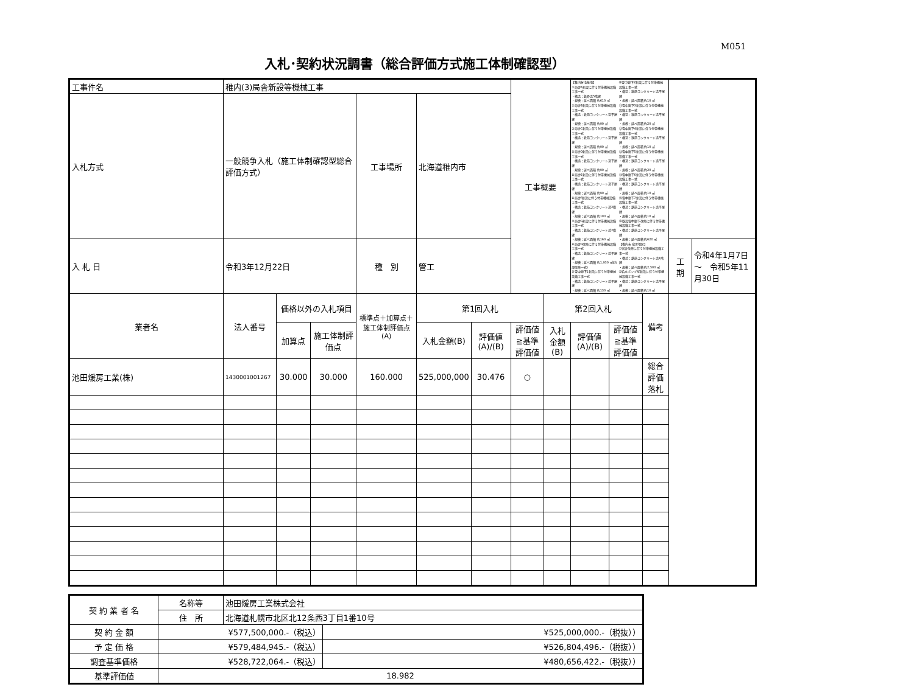M051
入札･契約状況調書（総合評価方式施工体制確認型）
| 工事件名 | 稚内(3)局舎新設等機械工事 | | | | | | 工事概要 | | 【稚内分屯基地】 ①局舎A新設に伴う付帯機械設備工事一式 ・構造：鉄骨造5階建 ・規模：延べ面積 約610 ㎡ ②局舎B新設に伴う付帯機械設備工事一式 ・構造：鉄筋コンクリート造平屋建 ・規模：延べ面積 約90 ㎡ ③局舎C新設に伴う付帯機械設備工事一式 ・構造：鉄筋コンクリート造平屋建 ・規模：延べ面積 約90 ㎡ ④局舎D新設に伴う付帯機械設備工事一式 ・構造：鉄筋コンクリート造平屋建 ・規模：延べ面積 約90 ㎡ ⑤局舎E新設に伴う付帯機械設備工事一式 ・構造：鉄筋コンクリート造平屋建 ・規模：延べ面積 約90 ㎡ ⑥局舎F新設に伴う付帯機械設備工事一式 ・構造：鉄筋コンクリート造2階建 ・規模：延べ面積 約100 ㎡ ⑦局舎G新設に伴う付帯機械設備工事一式 ・構造：鉄筋コンクリート造2階建 ・規模：延べ面積 約160 ㎡ ⑧局舎H改修に伴う付帯機械設備工事一式 ・構造：鉄筋コンクリート造平屋建 ・規模：延べ面積 約1,930 ㎡(内部改修一式) ⑨雪中廊下1新設に伴う付帯機械設備工事一式 ・構造：鉄筋コンクリート造平屋建 ・規模：延べ面積 約130 ㎡ ⑩雪中廊下2新設に伴う付帯機械設備工事一式 ・構造：鉄筋コンクリート造平屋建 ・規模：延べ面積 約10 ㎡ ⑪雪中廊下3新設に伴う付帯機械設備工事一式 ・構造：鉄筋コンクリート造平屋建 ・規模：延べ面積 約20 ㎡ ⑫雪中廊下4新設に伴う付帯機械設備工事一式 ・構造：鉄筋コンクリート造平屋建 ・規模：延べ面積 約10 ㎡ ⑬雪中廊下5新設に伴う付帯機械設備工事一式 ・構造：鉄筋コンクリート造平屋建 ・規模：延べ面積 約20 ㎡ ⑭雪中廊下6新設に伴う付帯機械設備工事一式 ・構造：鉄筋コンクリート造平屋建 ・規模：延べ面積 約10 ㎡ ⑮雪中廊下7新設に伴う付帯機械設備工事一式 ・構造：鉄筋コンクリート造平屋建 ・規模：延べ面積 約10 ㎡ ⑯既設雪中廊下改修に伴う付帯機械設備工事一式 ・構造：鉄筋コンクリート造平屋建 ・規模：延べ面積 約620 ㎡ 【稚内市 宿舎地区】 ①宿舎改修に伴う付帯機械設備工事一式 ・構造：鉄筋コンクリート造3階建 ・規模：延べ面積 約2,500 ㎡ ②給水ポンプ室新設に伴う付帯機械設備工事一式 ・構造：鉄筋コンクリート造平屋建 ・規模：延べ面積 約10 ㎡ | | | | |
| 入札方式 | 一般競争入札（施工体制確認型総合評価方式） | | | 工事場所 | 北海道稚内市 | | | | | | | | |
| 入 札 日 | 令和3年12月22日 | | | 種 別 | 管工 | | | | | | | 工 期 | 令和4年1月7日 ～ 令和5年11月30日 |
| 業者名 | 法人番号 | 価格以外の入札項目 | | 標準点＋加算点＋施工体制評価点 (A) | 第1回入札 | | | 第2回入札 | | | 備考 | | |
| | | 加算点 | 施工体制評価点 | | 入札金額(B) | 評価値(A)/(B) | 評価値≧基準評価値 | 入札金額(B) | 評価値(A)/(B) | 評価値≧基準評価値 | | | |
| 池田煖房工業(株) | 1430001001267 | 30.000 | 30.000 | 160.000 | 525,000,000 | 30.476 | ○ | | | | 総合評価 落札 | | |
| 契 約 業 者 名 | 名称等 | 池田煖房工業株式会社 | |
| | 住 所 | 北海道札幌市北区北12条西3丁目1番10号 | |
| 契 約 金 額 | ¥577,500,000.-（税込） | | ¥525,000,000.-（税抜）） |
| 予 定 価 格 | ¥579,484,945.-（税込） | | ¥526,804,496.-（税抜）） |
| 調査基準価格 | ¥528,722,064.-（税込） | | ¥480,656,422.-（税抜）） |
| 基準評価値 | 18.982 | | |